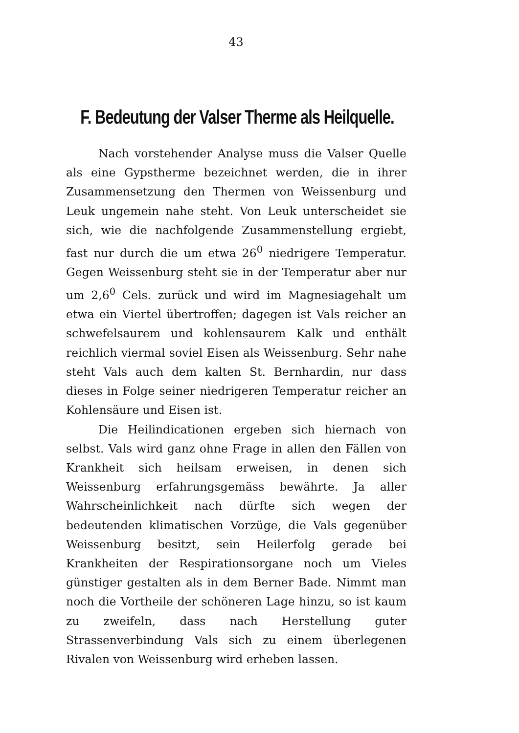43
F. Bedeutung der Valser Therme als Heilquelle.
Nach vorstehender Analyse muss die Valser Quelle als eine Gypstherme bezeichnet werden, die in ihrer Zusammensetzung den Thermen von Weissenburg und Leuk ungemein nahe steht. Von Leuk unterscheidet sie sich, wie die nachfolgende Zusammenstellung ergiebt, fast nur durch die um etwa 26<sup>0</sup> niedrigere Temperatur. Gegen Weissenburg steht sie in der Temperatur aber nur um 2,6<sup>0</sup> Cels. zurück und wird im Magnesiagehalt um etwa ein Viertel übertroffen; dagegen ist Vals reicher an schwefelsaurem und kohlensaurem Kalk und enthält reichlich viermal soviel Eisen als Weissenburg. Sehr nahe steht Vals auch dem kalten St. Bernhardin, nur dass dieses in Folge seiner niedrigeren Temperatur reicher an Kohlensäure und Eisen ist.
Die Heilindicationen ergeben sich hiernach von selbst. Vals wird ganz ohne Frage in allen den Fällen von Krankheit sich heilsam erweisen, in denen sich Weissenburg erfahrungsgemäss bewährte. Ja aller Wahrscheinlichkeit nach dürfte sich wegen der bedeutenden klimatischen Vorzüge, die Vals gegenüber Weissenburg besitzt, sein Heilerfolg gerade bei Krankheiten der Respirationsorgane noch um Vieles günstiger gestalten als in dem Berner Bade. Nimmt man noch die Vortheile der schöneren Lage hinzu, so ist kaum zu zweifeln, dass nach Herstellung guter Strassenverbindung Vals sich zu einem überlegenen Rivalen von Weissenburg wird erheben lassen.